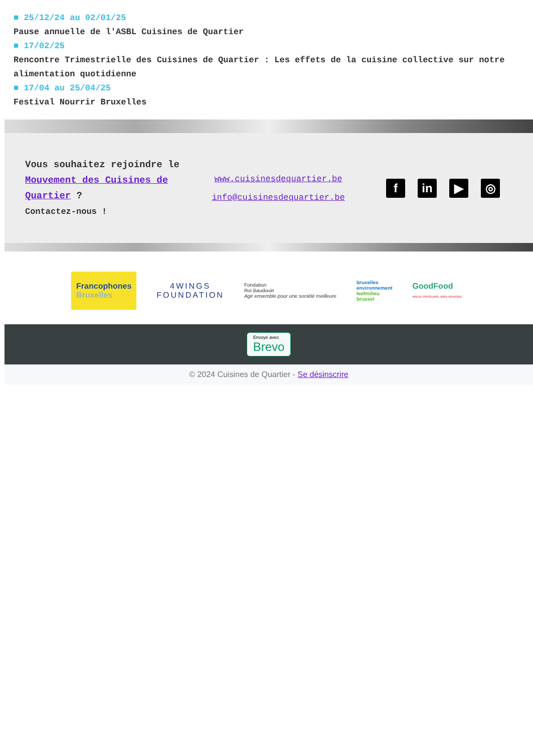■ 25/12/24 au 02/01/25
Pause annuelle de l'ASBL Cuisines de Quartier
■ 17/02/25
Rencontre Trimestrielle des Cuisines de Quartier : Les effets de la cuisine collective sur notre alimentation quotidienne
■ 17/04 au 25/04/25
Festival Nourrir Bruxelles
Vous souhaitez rejoindre le Mouvement des Cuisines de Quartier ?
Contactez-nous !
www.cuisinesdequartier.be
info@cuisinesdequartier.be
fin ▶ ◎
Francophones
Bruxelles
4WINGS
FOUNDATION
Fondation
Roi Baudouin
Agir ensemble pour une société meilleure
bruxelles
environnement
leefmilieu
brussel
GoodFood
MIEUX PRODUIRE, BIEN MANGER
Envoyé avec
Brevo
© 2024 Cuisines de Quartier - Se désinscrire